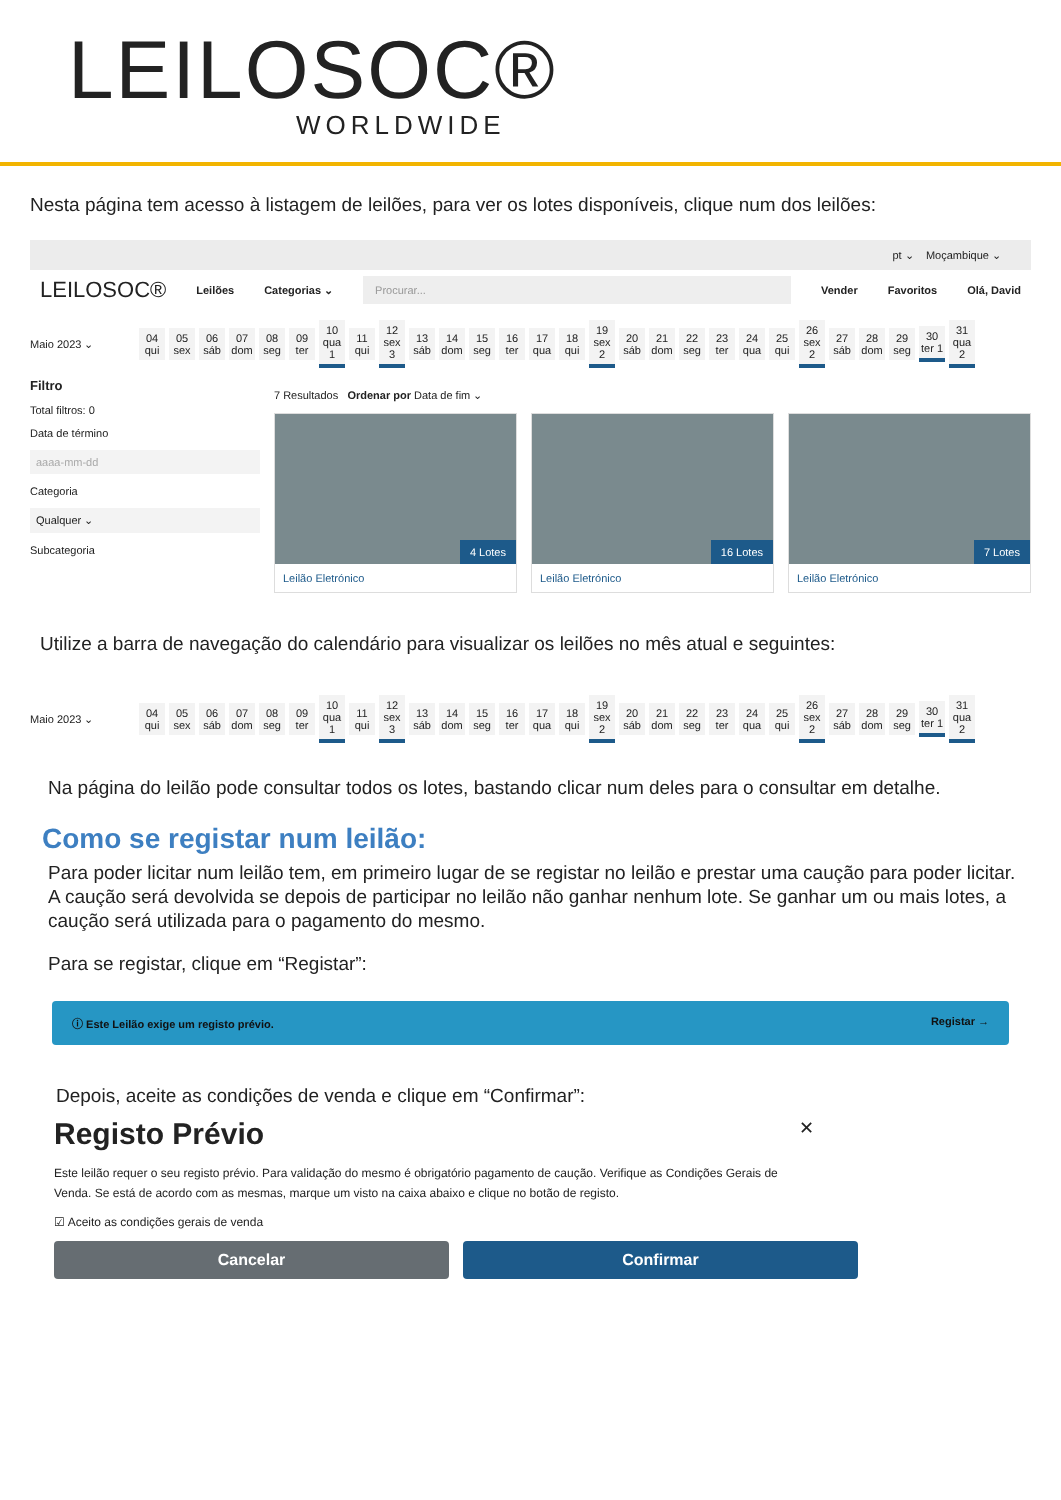LEILOSOC®
WORLDWIDE
Nesta página tem acesso à listagem de leilões, para ver os lotes disponíveis, clique num dos leilões:
pt ⌄ Moçambique ⌄
LEILOSOC® Leilões Categorias ⌄ Procurar... Vender Favoritos Olá, David
Maio 2023 ⌄
04 qui
05 sex
06 sáb
07 dom
08 seg
09 ter
10 qua 1
11 qui
12 sex 3
13 sáb
14 dom
15 seg
16 ter
17 qua
18 qui
19 sex 2
20 sáb
21 dom
22 seg
23 ter
24 qua
25 qui
26 sex 2
27 sáb
28 dom
29 seg
30 ter 1
31 qua 2
Filtro
Total filtros: 0
Data de término
aaaa-mm-dd
Categoria
Qualquer ⌄
Subcategoria
7 Resultados Ordenar por Data de fim ⌄
4 Lotes
Leilão Eletrónico
16 Lotes
Leilão Eletrónico
7 Lotes
Leilão Eletrónico
Utilize a barra de navegação do calendário para visualizar os leilões no mês atual e seguintes:
Maio 2023 ⌄
04 qui
05 sex
06 sáb
07 dom
08 seg
09 ter
10 qua 1
11 qui
12 sex 3
13 sáb
14 dom
15 seg
16 ter
17 qua
18 qui
19 sex 2
20 sáb
21 dom
22 seg
23 ter
24 qua
25 qui
26 sex 2
27 sáb
28 dom
29 seg
30 ter 1
31 qua 2
Na página do leilão pode consultar todos os lotes, bastando clicar num deles para o consultar em detalhe.
Como se registar num leilão:
Para poder licitar num leilão tem, em primeiro lugar de se registar no leilão e prestar uma caução para poder licitar. A caução será devolvida se depois de participar no leilão não ganhar nenhum lote. Se ganhar um ou mais lotes, a caução será utilizada para o pagamento do mesmo.
Para se registar, clique em “Registar”:
ⓘ Este Leilão exige um registo prévio. Registar →
Depois, aceite as condições de venda e clique em “Confirmar”:
Registo Prévio ✕
Este leilão requer o seu registo prévio. Para validação do mesmo é obrigatório pagamento de caução. Verifique as Condições Gerais de Venda. Se está de acordo com as mesmas, marque um visto na caixa abaixo e clique no botão de registo.
☑ Aceito as condições gerais de venda
Cancelar Confirmar